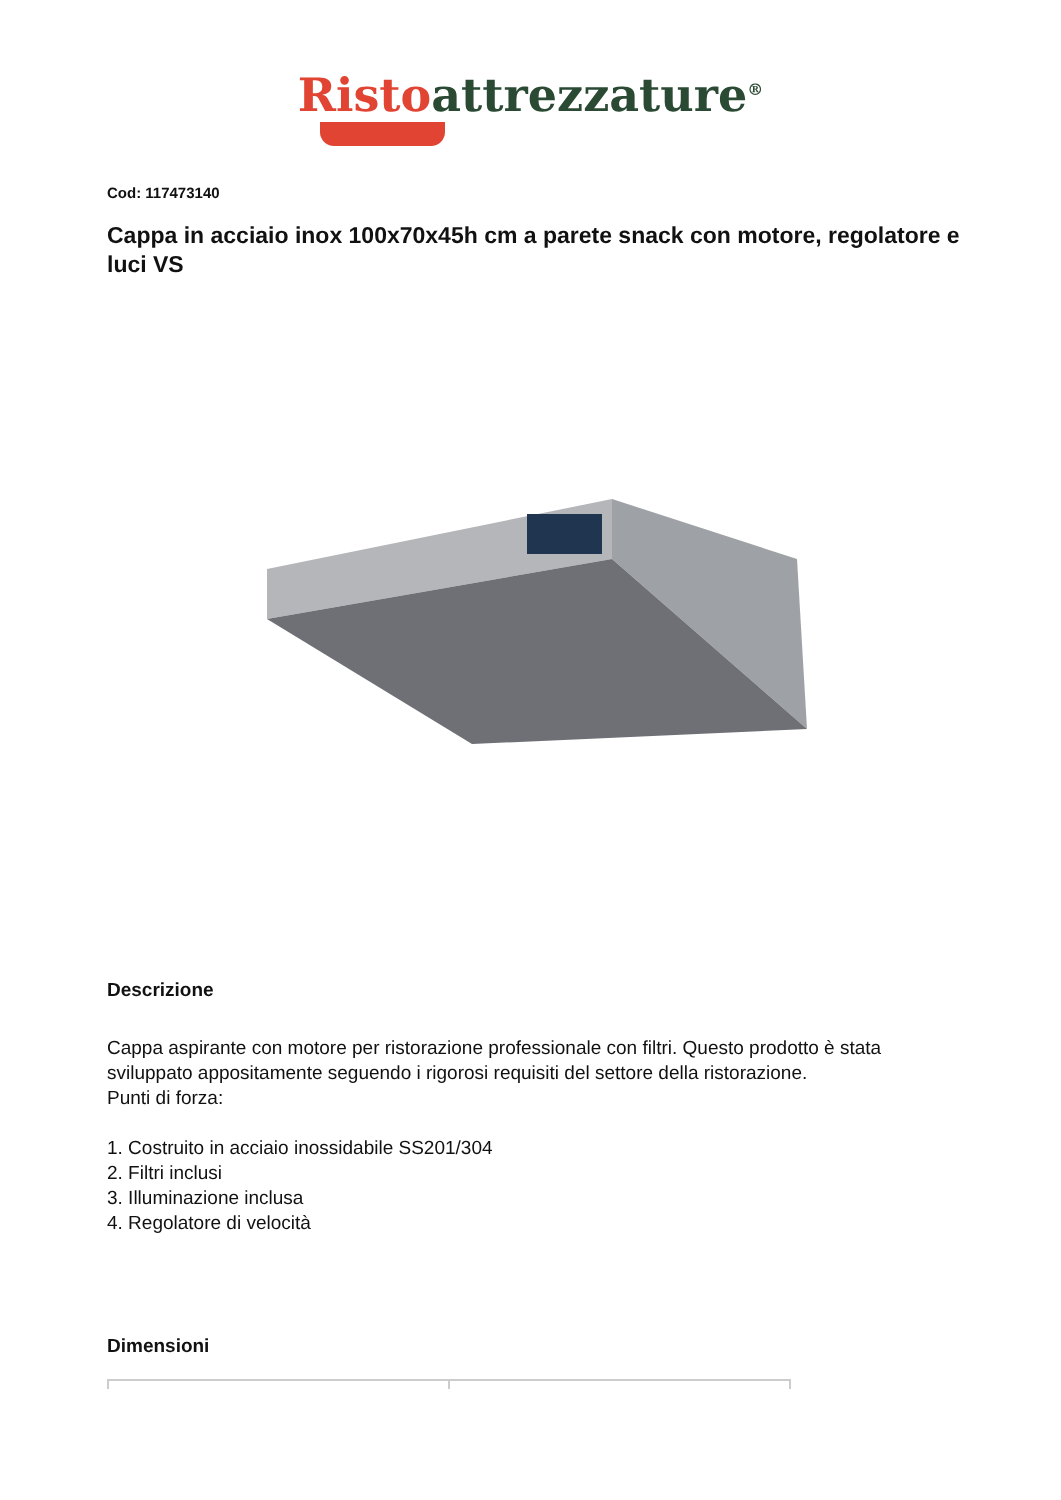Risto attrezzature<sup>®</sup>
Cod: 117473140
Cappa in acciaio inox 100x70x45h cm a parete snack con motore, regolatore e luci VS
Descrizione
Cappa aspirante con motore per ristorazione professionale con filtri. Questo prodotto è stata sviluppato appositamente seguendo i rigorosi requisiti del settore della ristorazione.
Punti di forza:
1. Costruito in acciaio inossidabile SS201/304
2. Filtri inclusi
3. Illuminazione inclusa
4. Regolatore di velocità
Dimensioni